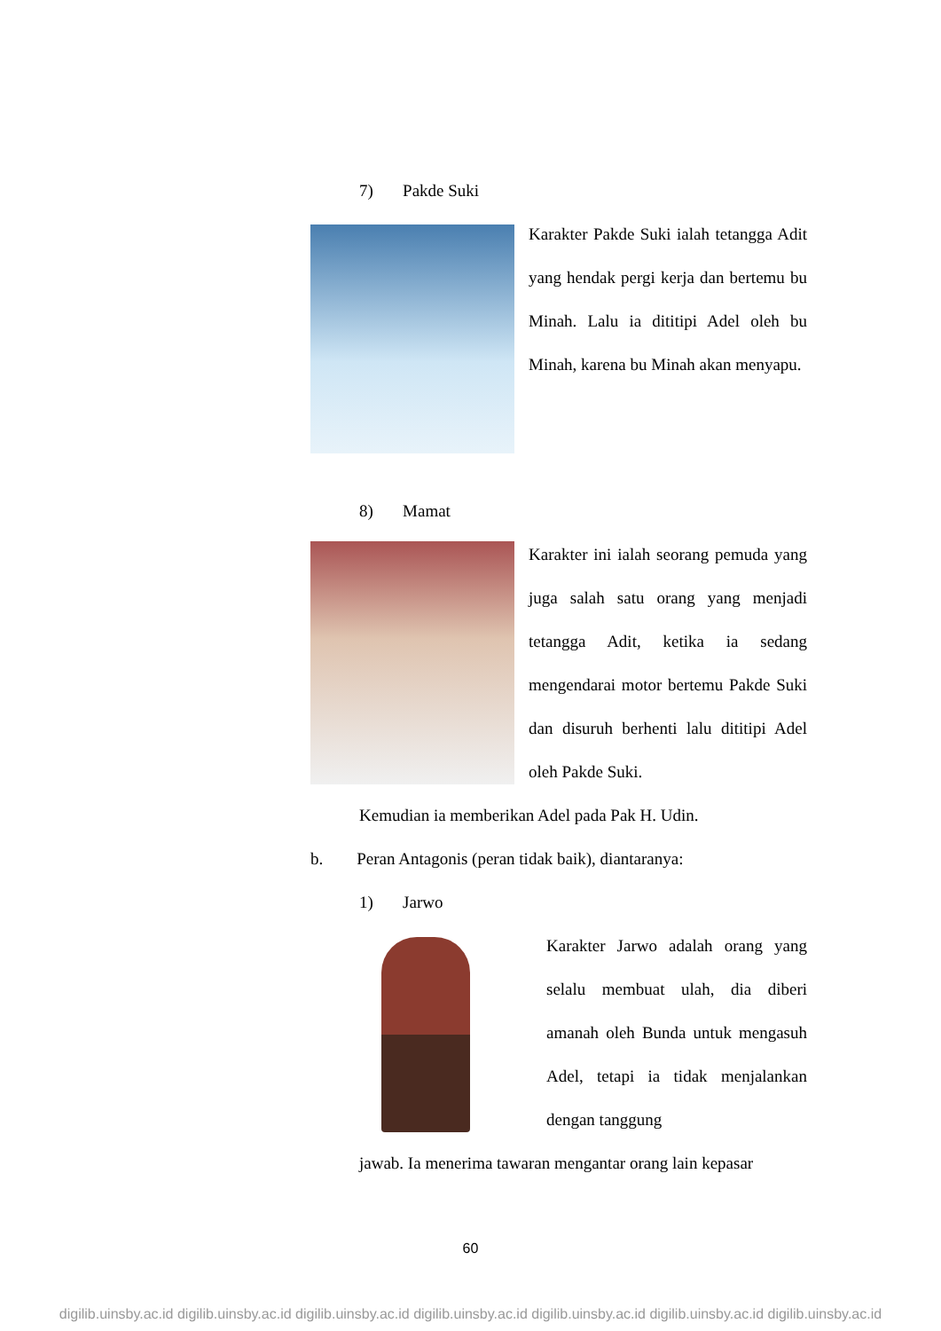7) Pakde Suki
Karakter Pakde Suki ialah tetangga Adit yang hendak pergi kerja dan bertemu bu Minah. Lalu ia dititipi Adel oleh bu Minah, karena bu Minah akan menyapu.
8) Mamat
Karakter ini ialah seorang pemuda yang juga salah satu orang yang menjadi tetangga Adit, ketika ia sedang mengendarai motor bertemu Pakde Suki dan disuruh berhenti lalu dititipi Adel oleh Pakde Suki.
Kemudian ia memberikan Adel pada Pak H. Udin.
b. Peran Antagonis (peran tidak baik), diantaranya:
1) Jarwo
Karakter Jarwo adalah orang yang selalu membuat ulah, dia diberi amanah oleh Bunda untuk mengasuh Adel, tetapi ia tidak menjalankan dengan tanggung
jawab. Ia menerima tawaran mengantar orang lain kepasar
60
digilib.uinsby.ac.id digilib.uinsby.ac.id digilib.uinsby.ac.id digilib.uinsby.ac.id digilib.uinsby.ac.id digilib.uinsby.ac.id digilib.uinsby.ac.id